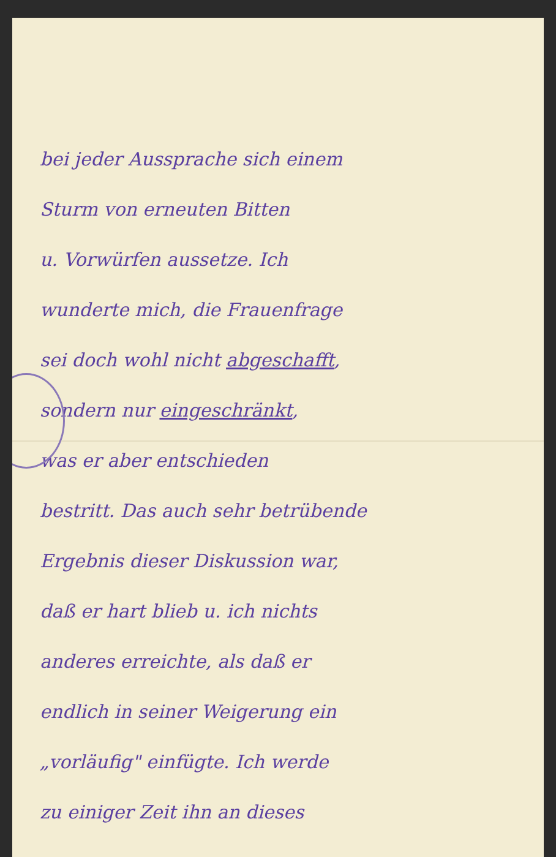bei jeder Aussprache sich einem
Sturm von erneuten Bitten
u. Vorwürfen aussetze. Ich
wunderte mich, die Frauenfrage
sei doch wohl nicht abgeschafft,
sondern nur eingeschränkt,
was er aber entschieden
bestritt. Das auch sehr betrübende
Ergebnis dieser Diskussion war,
daß er hart blieb u. ich nichts
anderes erreichte, als daß er
endlich in seiner Weigerung ein
„vorläufig" einfügte. Ich werde
zu einiger Zeit ihn an dieses